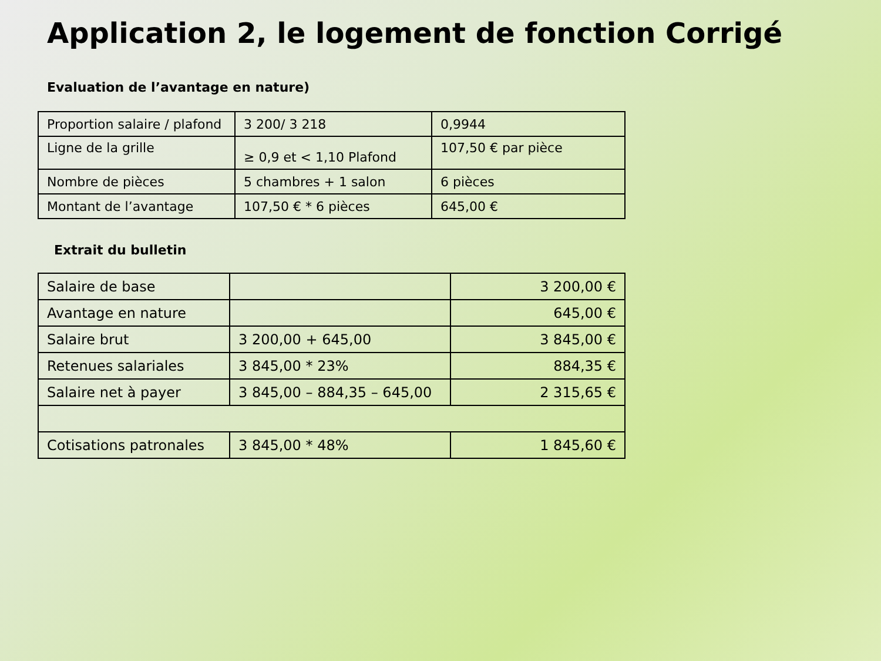Application 2, le logement de fonction Corrigé
Evaluation de l’avantage en nature)
| Proportion salaire / plafond | 3 200/ 3 218 | 0,9944 |
| Ligne de la grille | ≥ 0,9 et < 1,10 Plafond | 107,50 € par pièce |
| Nombre de pièces | 5 chambres + 1 salon | 6 pièces |
| Montant de l’avantage | 107,50 € * 6 pièces | 645,00 € |
Extrait du bulletin
| Salaire de base | | 3 200,00 € |
| Avantage en nature | | 645,00 € |
| Salaire brut | 3 200,00 + 645,00 | 3 845,00 € |
| Retenues salariales | 3 845,00 * 23% | 884,35 € |
| Salaire net à payer | 3 845,00 – 884,35 – 645,00 | 2 315,65 € |
| Cotisations patronales | 3 845,00 * 48% | 1 845,60 € |